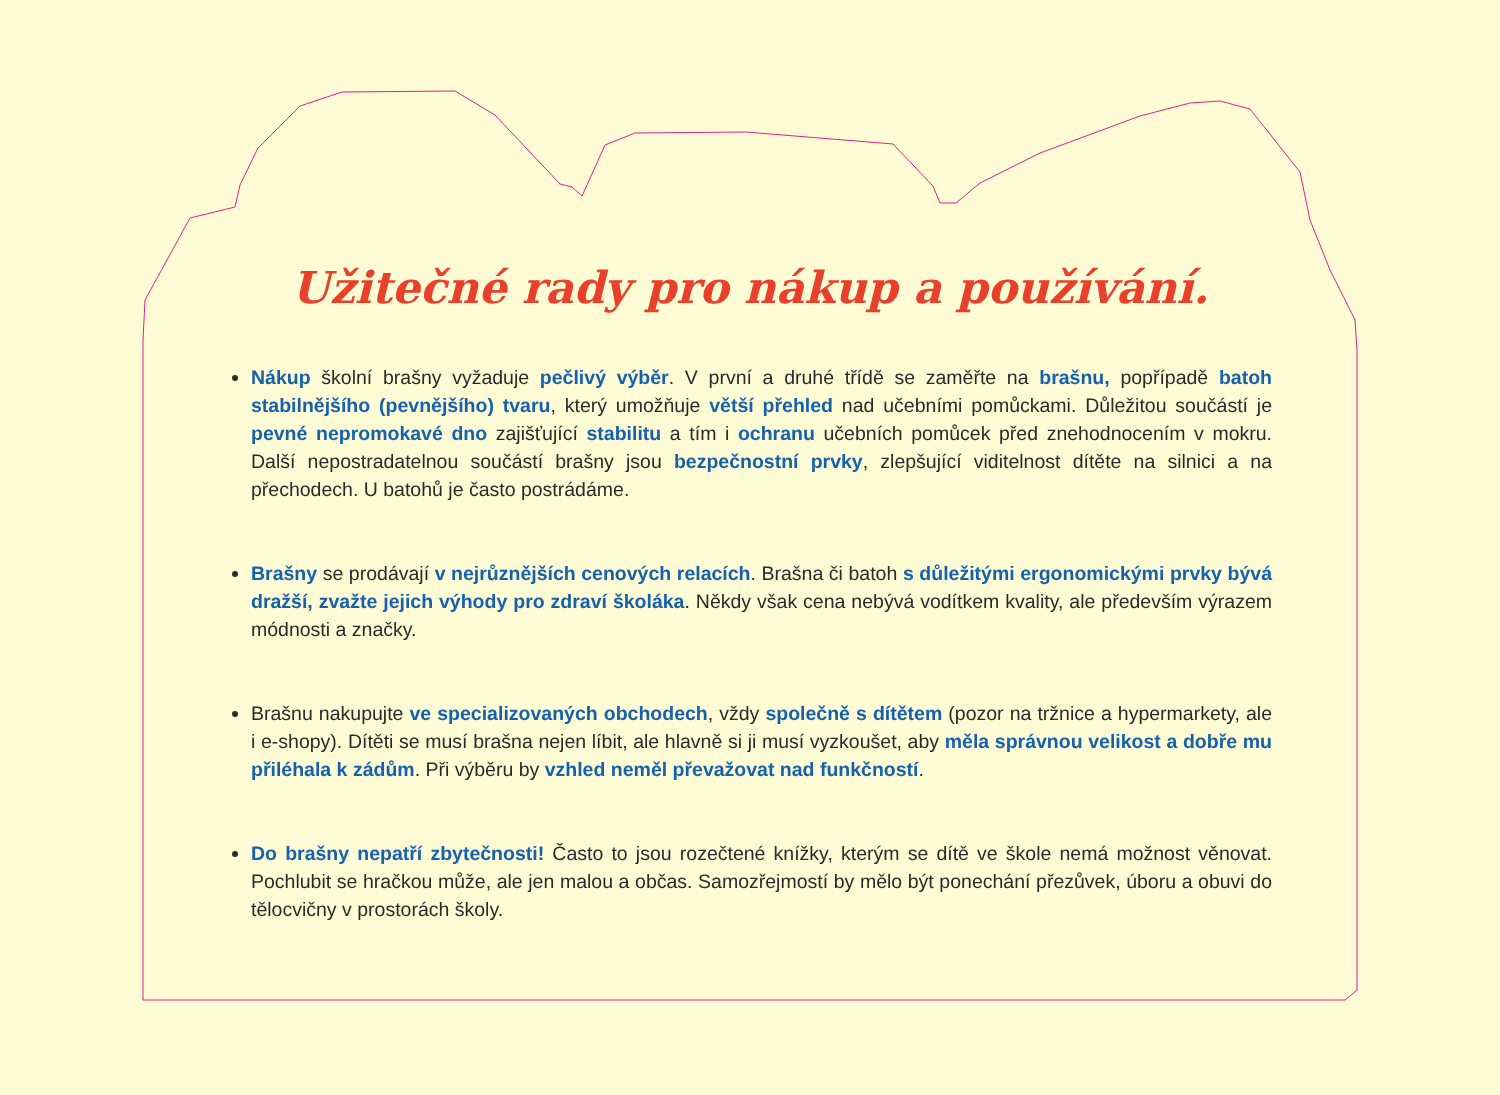Užitečné rady pro nákup a používání.
Nákup školní brašny vyžaduje pečlivý výběr. V první a druhé třídě se zaměřte na brašnu, popřípadě batoh stabilnějšího (pevnějšího) tvaru, který umožňuje větší přehled nad učebními pomůckami. Důležitou součástí je pevné nepromokavé dno zajišťující stabilitu a tím i ochranu učebních pomůcek před znehodnocením v mokru. Další nepostradatelnou součástí brašny jsou bezpečnostní prvky, zlepšující viditelnost dítěte na silnici a na přechodech. U batohů je často postrádáme.
Brašny se prodávají v nejrůznějších cenových relacích. Brašna či batoh s důležitými ergonomickými prvky bývá dražší, zvažte jejich výhody pro zdraví školáka. Někdy však cena nebývá vodítkem kvality, ale především výrazem módnosti a značky.
Brašnu nakupujte ve specializovaných obchodech, vždy společně s dítětem (pozor na tržnice a hypermarkety, ale i e-shopy). Dítěti se musí brašna nejen líbit, ale hlavně si ji musí vyzkoušet, aby měla správnou velikost a dobře mu přiléhala k zádům. Při výběru by vzhled neměl převažovat nad funkčností.
Do brašny nepatří zbytečnosti! Často to jsou rozečtené knížky, kterým se dítě ve škole nemá možnost věnovat. Pochlubit se hračkou může, ale jen malou a občas. Samozřejmostí by mělo být ponechání přezůvek, úboru a obuvi do tělocvičny v prostorách školy.